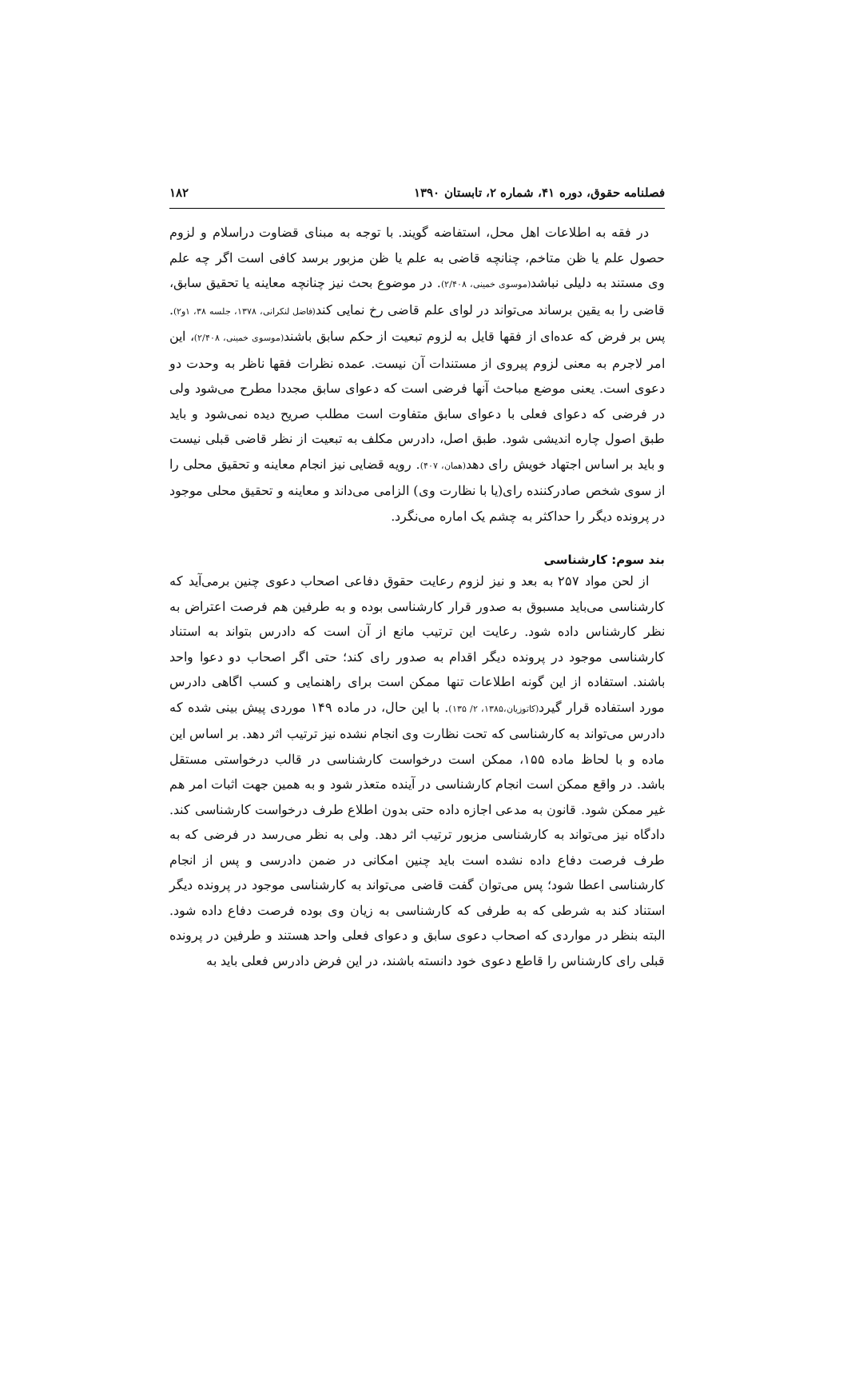فصلنامه حقوق، دوره ۴۱، شماره ۲، تابستان ۱۳۹۰ ۱۸۲
در فقه به اطلاعات اهل محل، استفاضه گویند. با توجه به مبنای قضاوت دراسلام و لزوم حصول علم یا ظن متاخم، چنانچه قاضی به علم یا ظن مزبور برسد کافی است اگر چه علم وی مستند به دلیلی نباشد(موسوی خمینی، ۲/۴۰۸). در موضوع بحث نیز چنانچه معاینه یا تحقیق سابق، قاضی را به یقین برساند می‌تواند در لوای علم قاضی رخ نمایی کند(فاضل لنکرانی، ۱۳۷۸، جلسه ۳۸، ۱و۲). پس بر فرض که عده‌ای از فقها قایل به لزوم تبعیت از حکم سابق باشند(موسوی خمینی، ۲/۴۰۸)، این امر لاجرم به معنی لزوم پیروی از مستندات آن نیست. عمده نظرات فقها ناظر به وحدت دو دعوی است. یعنی موضع مباحث آنها فرضی است که دعوای سابق مجددا مطرح می‌شود ولی در فرضی که دعوای فعلی با دعوای سابق متفاوت است مطلب صریح دیده نمی‌شود و باید طبق اصول چاره اندیشی شود. طبق اصل، دادرس مکلف به تبعیت از نظر قاضی قبلی نیست و باید بر اساس اجتهاد خویش رای دهد(همان، ۴۰۷). رویه قضایی نیز انجام معاینه و تحقیق محلی را از سوی شخص صادرکننده رای(یا با نظارت وی) الزامی می‌داند و معاینه و تحقیق محلی موجود در پرونده دیگر را حداکثر به چشم یک اماره می‌نگرد.
بند سوم: کارشناسی
از لحن مواد ۲۵۷ به بعد و نیز لزوم رعایت حقوق دفاعی اصحاب دعوی چنین برمی‌آید که کارشناسی می‌باید مسبوق به صدور قرار کارشناسی بوده و به طرفین هم فرصت اعتراض به نظر کارشناس داده شود. رعایت این ترتیب مانع از آن است که دادرس بتواند به استناد کارشناسی موجود در پرونده دیگر اقدام به صدور رای کند؛ حتی اگر اصحاب دو دعوا واحد باشند. استفاده از این گونه اطلاعات تنها ممکن است برای راهنمایی و کسب اگاهی دادرس مورد استفاده قرار گیرد(کاتوزیان،۱۳۸۵، ۲/ ۱۳۵). با این حال، در ماده ۱۴۹ موردی پیش بینی شده که دادرس می‌تواند به کارشناسی که تحت نظارت وی انجام نشده نیز ترتیب اثر دهد. بر اساس این ماده و با لحاظ ماده ۱۵۵، ممکن است درخواست کارشناسی در قالب درخواستی مستقل باشد. در واقع ممکن است انجام کارشناسی در آینده متعذر شود و به همین جهت اثبات امر هم غیر ممکن شود. قانون به مدعی اجازه داده حتی بدون اطلاع طرف درخواست کارشناسی کند. دادگاه نیز می‌تواند به کارشناسی مزبور ترتیب اثر دهد. ولی به نظر می‌رسد در فرضی که به طرف فرصت دفاع داده نشده است باید چنین امکانی در ضمن دادرسی و پس از انجام کارشناسی اعطا شود؛ پس می‌توان گفت قاضی می‌تواند به کارشناسی موجود در پرونده دیگر استناد کند به شرطی که به طرفی که کارشناسی به زیان وی بوده فرصت دفاع داده شود. البته بنظر در مواردی که اصحاب دعوی سابق و دعوای فعلی واحد هستند و طرفین در پرونده قبلی رای کارشناس را قاطع دعوی خود دانسته باشند، در این فرض دادرس فعلی باید به